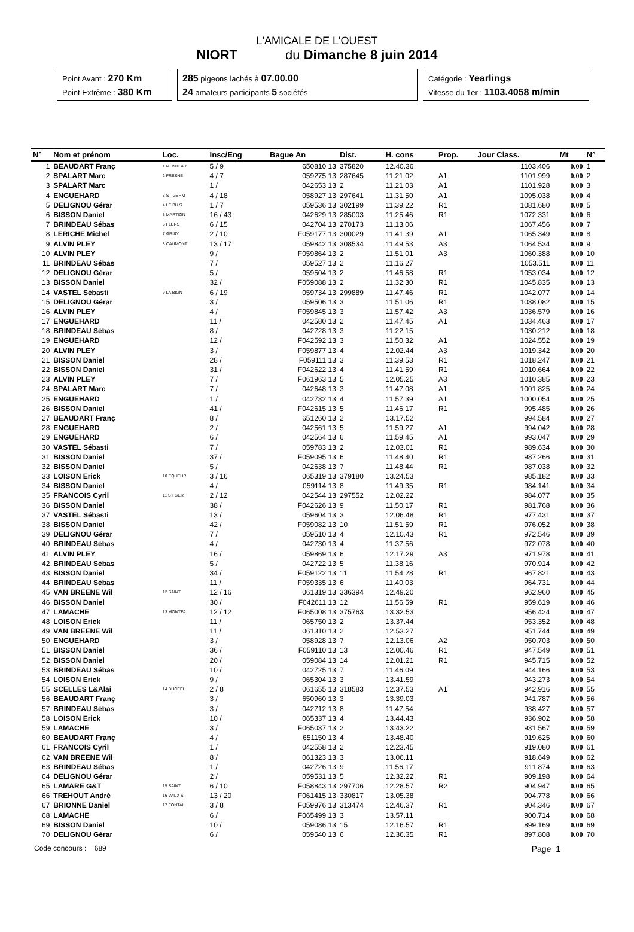L'AMICALE DE L'OUEST
NIORT du Dimanche 8 juin 2014
Point Avant : 270 Km
Point Extrême : 380 Km
285 pigeons lachés à 07.00.00
24 amateurs participants 5 sociétés
Catégorie : Yearlings
Vitesse du 1er : 1103.4058 m/min
| N° | Nom et prénom | Loc. | Insc/Eng | Bague An | Dist. | H. cons | Prop. | Jour Class. | | Mt | N° |
| --- | --- | --- | --- | --- | --- | --- | --- | --- | --- | --- | --- |
| 1 | BEAUDART Franç | 1 MONTFAR | 5 / 9 | 650810 13 | 375820 | 12.40.36 | | 1103.406 | | 0.00 | 1 |
| 2 | SPALART Marc | 2 FRESNE | 4 / 7 | 059275 13 | 287645 | 11.21.02 | A1 | 1101.999 | | 0.00 | 2 |
| 3 | SPALART Marc | | 1 / | 042653 13 | 2 | 11.21.03 | A1 | 1101.928 | | 0.00 | 3 |
| 4 | ENGUEHARD | 3 ST GERM | 4 / 18 | 058927 13 | 297641 | 11.31.50 | A1 | 1095.038 | | 0.00 | 4 |
| 5 | DELIGNOU Gérar | 4 LE BU S | 1 / 7 | 059536 13 | 302199 | 11.39.22 | R1 | 1081.680 | | 0.00 | 5 |
| 6 | BISSON Daniel | 5 MARTIGN | 16 / 43 | 042629 13 | 285003 | 11.25.46 | R1 | 1072.331 | | 0.00 | 6 |
| 7 | BRINDEAU Sébas | 6 FLERS | 6 / 15 | 042704 13 | 270173 | 11.13.06 | | 1067.456 | | 0.00 | 7 |
| 8 | LERICHE Michel | 7 GRISY | 2 / 10 | F059177 13 | 300029 | 11.41.39 | A1 | 1065.349 | | 0.00 | 8 |
| 9 | ALVIN PLEY | 8 CAUMONT | 13 / 17 | 059842 13 | 308534 | 11.49.53 | A3 | 1064.534 | | 0.00 | 9 |
| 10 | ALVIN PLEY | | 9 / | F059864 13 | 2 | 11.51.01 | A3 | 1060.388 | | 0.00 | 10 |
| 11 | BRINDEAU Sébas | | 7 / | 059527 13 | 2 | 11.16.27 | | 1053.511 | | 0.00 | 11 |
| 12 | DELIGNOU Gérar | | 5 / | 059504 13 | 2 | 11.46.58 | R1 | 1053.034 | | 0.00 | 12 |
| 13 | BISSON Daniel | | 32 / | F059088 13 | 2 | 11.32.30 | R1 | 1045.835 | | 0.00 | 13 |
| 14 | VASTEL Sébasti | 9 LA BIGN | 6 / 19 | 059734 13 | 299889 | 11.47.46 | R1 | 1042.077 | | 0.00 | 14 |
| 15 | DELIGNOU Gérar | | 3 / | 059506 13 | 3 | 11.51.06 | R1 | 1038.082 | | 0.00 | 15 |
| 16 | ALVIN PLEY | | 4 / | F059845 13 | 3 | 11.57.42 | A3 | 1036.579 | | 0.00 | 16 |
| 17 | ENGUEHARD | | 11 / | 042580 13 | 2 | 11.47.45 | A1 | 1034.463 | | 0.00 | 17 |
| 18 | BRINDEAU Sébas | | 8 / | 042728 13 | 3 | 11.22.15 | | 1030.212 | | 0.00 | 18 |
| 19 | ENGUEHARD | | 12 / | F042592 13 | 3 | 11.50.32 | A1 | 1024.552 | | 0.00 | 19 |
| 20 | ALVIN PLEY | | 3 / | F059877 13 | 4 | 12.02.44 | A3 | 1019.342 | | 0.00 | 20 |
| 21 | BISSON Daniel | | 28 / | F059111 13 | 3 | 11.39.53 | R1 | 1018.247 | | 0.00 | 21 |
| 22 | BISSON Daniel | | 31 / | F042622 13 | 4 | 11.41.59 | R1 | 1010.664 | | 0.00 | 22 |
| 23 | ALVIN PLEY | | 7 / | F061963 13 | 5 | 12.05.25 | A3 | 1010.385 | | 0.00 | 23 |
| 24 | SPALART Marc | | 7 / | 042648 13 | 3 | 11.47.08 | A1 | 1001.825 | | 0.00 | 24 |
| 25 | ENGUEHARD | | 1 / | 042732 13 | 4 | 11.57.39 | A1 | 1000.054 | | 0.00 | 25 |
| 26 | BISSON Daniel | | 41 / | F042615 13 | 5 | 11.46.17 | R1 | 995.485 | | 0.00 | 26 |
| 27 | BEAUDART Franç | | 8 / | 651260 13 | 2 | 13.17.52 | | 994.584 | | 0.00 | 27 |
| 28 | ENGUEHARD | | 2 / | 042561 13 | 5 | 11.59.27 | A1 | 994.042 | | 0.00 | 28 |
| 29 | ENGUEHARD | | 6 / | 042564 13 | 6 | 11.59.45 | A1 | 993.047 | | 0.00 | 29 |
| 30 | VASTEL Sébasti | | 7 / | 059783 13 | 2 | 12.03.01 | R1 | 989.634 | | 0.00 | 30 |
| 31 | BISSON Daniel | | 37 / | F059095 13 | 6 | 11.48.40 | R1 | 987.266 | | 0.00 | 31 |
| 32 | BISSON Daniel | | 5 / | 042638 13 | 7 | 11.48.44 | R1 | 987.038 | | 0.00 | 32 |
| 33 | LOISON Erick | 10 EQUEUR | 3 / 16 | 065319 13 | 379180 | 13.24.53 | | 985.182 | | 0.00 | 33 |
| 34 | BISSON Daniel | | 4 / | 059114 13 | 8 | 11.49.35 | R1 | 984.141 | | 0.00 | 34 |
| 35 | FRANCOIS Cyril | 11 ST GER | 2 / 12 | 042544 13 | 297552 | 12.02.22 | | 984.077 | | 0.00 | 35 |
| 36 | BISSON Daniel | | 38 / | F042626 13 | 9 | 11.50.17 | R1 | 981.768 | | 0.00 | 36 |
| 37 | VASTEL Sébasti | | 13 / | 059604 13 | 3 | 12.06.48 | R1 | 977.431 | | 0.00 | 37 |
| 38 | BISSON Daniel | | 42 / | F059082 13 | 10 | 11.51.59 | R1 | 976.052 | | 0.00 | 38 |
| 39 | DELIGNOU Gérar | | 7 / | 059510 13 | 4 | 12.10.43 | R1 | 972.546 | | 0.00 | 39 |
| 40 | BRINDEAU Sébas | | 4 / | 042730 13 | 4 | 11.37.56 | | 972.078 | | 0.00 | 40 |
| 41 | ALVIN PLEY | | 16 / | 059869 13 | 6 | 12.17.29 | A3 | 971.978 | | 0.00 | 41 |
| 42 | BRINDEAU Sébas | | 5 / | 042722 13 | 5 | 11.38.16 | | 970.914 | | 0.00 | 42 |
| 43 | BISSON Daniel | | 34 / | F059122 13 | 11 | 11.54.28 | R1 | 967.821 | | 0.00 | 43 |
| 44 | BRINDEAU Sébas | | 11 / | F059335 13 | 6 | 11.40.03 | | 964.731 | | 0.00 | 44 |
| 45 | VAN BREENE Wil | 12 SAINT | 12 / 16 | 061319 13 | 336394 | 12.49.20 | | 962.960 | | 0.00 | 45 |
| 46 | BISSON Daniel | | 30 / | F042611 13 | 12 | 11.56.59 | R1 | 959.619 | | 0.00 | 46 |
| 47 | LAMACHE | 13 MONTFA | 12 / 12 | F065008 13 | 375763 | 13.32.53 | | 956.424 | | 0.00 | 47 |
| 48 | LOISON Erick | | 11 / | 065750 13 | 2 | 13.37.44 | | 953.352 | | 0.00 | 48 |
| 49 | VAN BREENE Wil | | 11 / | 061310 13 | 2 | 12.53.27 | | 951.744 | | 0.00 | 49 |
| 50 | ENGUEHARD | | 3 / | 058928 13 | 7 | 12.13.06 | A2 | 950.703 | | 0.00 | 50 |
| 51 | BISSON Daniel | | 36 / | F059110 13 | 13 | 12.00.46 | R1 | 947.549 | | 0.00 | 51 |
| 52 | BISSON Daniel | | 20 / | 059084 13 | 14 | 12.01.21 | R1 | 945.715 | | 0.00 | 52 |
| 53 | BRINDEAU Sébas | | 10 / | 042725 13 | 7 | 11.46.09 | | 944.166 | | 0.00 | 53 |
| 54 | LOISON Erick | | 9 / | 065304 13 | 3 | 13.41.59 | | 943.273 | | 0.00 | 54 |
| 55 | SCELLES L&Alai | 14 BUCEEL | 2 / 8 | 061655 13 | 318583 | 12.37.53 | A1 | 942.916 | | 0.00 | 55 |
| 56 | BEAUDART Franç | | 3 / | 650960 13 | 3 | 13.39.03 | | 941.787 | | 0.00 | 56 |
| 57 | BRINDEAU Sébas | | 3 / | 042712 13 | 8 | 11.47.54 | | 938.427 | | 0.00 | 57 |
| 58 | LOISON Erick | | 10 / | 065337 13 | 4 | 13.44.43 | | 936.902 | | 0.00 | 58 |
| 59 | LAMACHE | | 3 / | F065037 13 | 2 | 13.43.22 | | 931.567 | | 0.00 | 59 |
| 60 | BEAUDART Franç | | 4 / | 651150 13 | 4 | 13.48.40 | | 919.625 | | 0.00 | 60 |
| 61 | FRANCOIS Cyril | | 1 / | 042558 13 | 2 | 12.23.45 | | 919.080 | | 0.00 | 61 |
| 62 | VAN BREENE Wil | | 8 / | 061323 13 | 3 | 13.06.11 | | 918.649 | | 0.00 | 62 |
| 63 | BRINDEAU Sébas | | 1 / | 042726 13 | 9 | 11.56.17 | | 911.874 | | 0.00 | 63 |
| 64 | DELIGNOU Gérar | | 2 / | 059531 13 | 5 | 12.32.22 | R1 | 909.198 | | 0.00 | 64 |
| 65 | LAMARE G&T | 15 SAINT | 6 / 10 | F058843 13 | 297706 | 12.28.57 | R2 | 904.947 | | 0.00 | 65 |
| 66 | TREHOUT André | 16 VAUX S | 13 / 20 | F061415 13 | 330817 | 13.05.38 | | 904.778 | | 0.00 | 66 |
| 67 | BRIONNE Daniel | 17 FONTAI | 3 / 8 | F059976 13 | 313474 | 12.46.37 | R1 | 904.346 | | 0.00 | 67 |
| 68 | LAMACHE | | 6 / | F065499 13 | 3 | 13.57.11 | | 900.714 | | 0.00 | 68 |
| 69 | BISSON Daniel | | 10 / | 059086 13 | 15 | 12.16.57 | R1 | 899.169 | | 0.00 | 69 |
| 70 | DELIGNOU Gérar | | 6 / | 059540 13 | 6 | 12.36.35 | R1 | 897.808 | | 0.00 | 70 |
Code concours : 689 Page 1